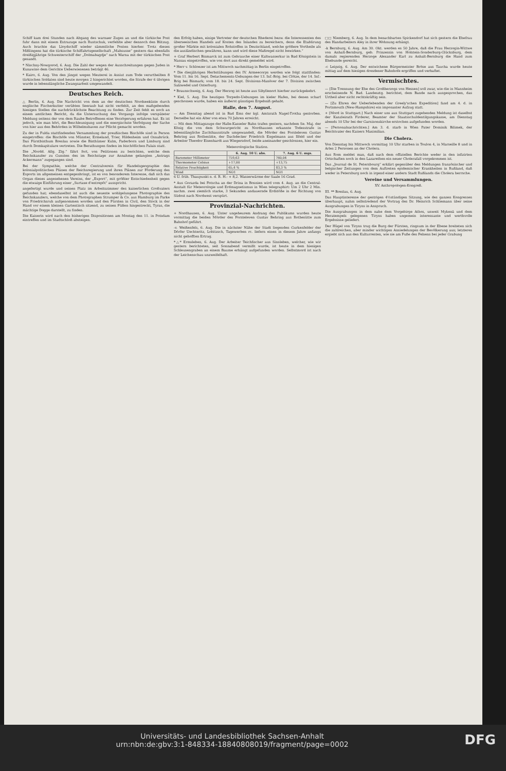Schiff kam drei Stunden nach Abgang des warnaer Zuges an und die türkische Post fuhr dann mit einem Extrazuge nach Rustschuk, verfehlte aber dennoch den Blitzug. Auch brachte das Lloydschiff wieder sämmtliche Posten hierher. Trotz dieses Mißlingens hat die türkische Schiffahrtsgesellschaft „Mahsusse“ gestern das ebenfalls dreißigjährige Schwesterschiff der „Dolmabagdje“ nach Warna mit der türkischen Post gesandt.
* Nischny-Nowgorod, 6. Aug. Die Zahl der wegen der Ausschreitungen gegen Juden in Kunawino dem Gerichte Ueberwiesenen beträgt 46.
* Kairo, 6. Aug. Von den jüngst wegen Meuterei in Assiut zum Tode verurtheilten 8 türkischen Soldaten sind heute morgen 2 hingerichtet worden, die Strafe der 6 übrigen wurde in lebenslängliche Zwangsarbeit umgewandelt.
Deutsches Reich.
△ Berlin, 6. Aug. Die Nachricht von dem an der deutschen Nordseeküste durch englische Fischerkutter verübten Seeraub hat nicht verfehlt, an den maßgebenden hiesigen Stellen die nachdrücklichste Beachtung zu finden. Zur Zeit fehlt es noch an einem amtlichen Bericht, da die Untersuchung des Vorgangs infolge verspäteter Meldung seitens der von dem Raube Betroffenen eine Verzögerung erfahren hat. Es ist jedoch, wie man hört, die Beschleunigung und die energischste Verfolgung der Sache von hier aus den Behörden in Wilhelmshaven zur Pflicht gemacht worden.
Zu der in Fulda stattfindenden Versammlung der preußischen Bischöfe sind in Person eingetroffen: die Bischöfe von Münster, Ermeland, Trier, Hildesheim und Osnabrück. Das Fürstbisthum Breslau sowie die Bisthümer Kulm, Paderborn und Limburg sind durch Domkapitulare vertreten. Die Berathungen finden im bischöflichen Palais statt.
Die „Nordd. Allg. Ztg.“ fährt fort, von Petitionen zu berichten, welche dem Reichskanzler zu Gunsten des im Reichstage zur Annahme gelangten „Antrags Ackermann“ zugegangen sind.
Bei der Sympathie, welche der Centralverein für Handelsgeographie den kolonialpolitischen Plänen der Reichsregierung und ihren Plänen zur Förderung des Exports im allgemeinen entgegenbringt, ist es von besonderem Interesse, daß sich das Organ dieses angesehenen Vereins, der „Export“, mit größter Entschiedenheit gegen die etwaige Einführung einer „Surtaxe d'entrepôt“ ausspricht.
angefertigt wurde und seinen Platz im Arbeitszimmer des kaiserlichen Großvaters gefunden hat; ebendaselbst ist auch die neueste wohlgelungene Photographie des Reichskanzlers, welche von dem Photographen Strumper & Co. aus Hamburg im Parke von Friedrichsruh aufgenommen worden und den Fürsten in Civil, den Stock in der Hand vor einem kleinen Gartentisch sitzend, zu seinen Füßen hingestreckt, Tyras, die mächtige Dogge darstellt, zu finden.
Die Kaiserin wird nach den bisherigen Dispositionen am Montag den 11. in Potsdam eintreffen und im Stadtschloß absteigen.
den Erfolg haben, einige Vertreter der deutschen Rhederei bezw. die Interessenten des überseeischen Handels auf Kosten des Inlandes zu bereichern, denn die Etablirung großer Märkte mit kolonialen Rohstoffen in Deutschland, welche größere Vortheile als die ausländischen gewähren, kann und wird diese Maßregel nicht bewirken.“
+ Graf Herbert Bismarck ist zum Gebrauche einer Kaltwasserkur in Bad Königstein in Nassau eingetroffen, wie von dort aus direkt gemeldet wird.
* Herr v. Schloezer ist am Mittwoch nachmittag in Berlin eingetroffen.
* Die diesjährigen Herbstübungen des IV. Armeecorps werden wie folgt stattfinden: Vom 11. bis 16. Sept. Detachements-Uebungen der 13. Inf.-Brig. bei Clötze, der 14. Inf.-Brig bei Bismark; vom 18. bis 24. Sept. Divisions-Manöver der 7. Division zwischen Salzwedel und Osterburg.
* Braunschweig, 6. Aug. Der Herzog ist heute aus Sibyllenort hierher zurückgekehrt.
* Kiel, 5. Aug. Die heutigen Torpedo-Uebungen im kieler Hafen, bei denen scharf geschossen wurde, haben ein äußerst günstiges Ergebniß gehabt.
Halle, den 7. August.
— Am Dienstag abend ist in Bad Ems der kgl. Amtsrath Nagel-Trotha gestorben. Derselbe hat ein Alter von etwa 70 Jahren erreicht.
— Mit dem Mittagszuge der Halle-Kasseler Bahn trafen gestern, nachdem Se. Maj. der König die von dem Schwurgericht zu Nordhausen erkannte Todesstrafe in lebenslängliche Zuchthausstrafe umgewandelt, die Mörder des Forsteleven Gustav Behring aus Rothesütte, der Dachdecker Friedrich Engelmann aus Ilfeld und der Arbeiter Theodor Eisenhardt aus Wiegersdorf, beide aneinander geschlossen, hier ein.
Meteorologische Station.
| | 6. Aug. 10 U. abs. | 7. Aug. 6 U. mgs. |
| --- | --- | --- |
| Barometer Millimeter | 759,63 | 760,04 |
| Thermometer Celsius | +17,00 | +13,75 |
| Relative Feuchtigkeit | 65,4 % | 83,3 % |
| Wind | NO1 | NO1 |
6 U. früh. Thaupunkt n. d. R. H.: + 8,2. Wasserwärme der Saale 16 Grad.
* Aus Gorazda bei Fotscha an der Drina in Bosnien wird vom 4. Aug. an die Central-Anstalt für Meteorologie und Erdmagnetismus in Wien telegraphirt: Um 2 Uhr 2 Min. nachm. zwei ziemlich starke, 3 Sekunden andauernde Erdstöße in der Richtung von Südost nach Nordwest verspürt.
Provinzial-Nachrichten.
+ Nordhausen, 6. Aug. Unter ungeheurem Andrang des Publikums wurden heute vormittag die beiden Mörder des Forsteleven Gustav Behring aus Rothesütte zum Bahnhof geführt.
-v. Weißenfels, 6. Aug. Die in nächster Nähe der Stadt liegenden Gurkenfelder der Dörfer Uechteritz, Lobitzsch, Tagewerben rc. liefern einen in diesem Jahre anfangs nicht gehofften Ertrag.
*△* Ermsleben, 6. Aug. Der Arbeiter Teichfischer aus Sinsleben, welcher, wie wir gestern berichteten, seit Sonnabend vermißt wurde, ist heute in dem hiesigen Schleusengraben an einem Baume erhängt aufgefunden worden. Selbstmord ist nach der Leichenschau unzweifelhaft.
□□ Niemberg, 6. Aug. In dem benachbarten Spickendorf hat sich gestern die Ehefrau des Handarbeiters Aley in ihrer Wohnung erhängt.
-k Bernburg, 6. Aug. Am 30. Okt. werden es 50 Jahre, daß die Frau Herzogin-Wittwe von Anhalt-Bernburg, geb. Prinzessin von Holstein-Sonderburg-Glücksburg, dem damals regierenden Herzoge Alexander Karl zu Anhalt-Bernburg die Hand zum Ehebunde gereicht.
-c Leipzig, 6. Aug. Der entwichene Bürgermeister Bröse aus Taucha wurde heute mittag auf dem hiesigen dresdener Bahnhofe ergriffen und verhaftet.
Vermischtes.
— [Die Trennung der Ehe des Großherzogs von Hessen] soll zwar, wie die in Mannheim erscheinende N. Bad. Landesztg. berichtet, dem Bande nach ausgesprochen, das Urtheil aber nicht rechtskräftig sein.
— [Zu Ehren der Ueberlebenden der Greely'schen Expedition] fand am 4. d. in Portsmouth (New-Hampshire) ein imposanter Aufzug statt.
+ [Mord in Stuttgart.] Nach einer uns aus Stuttgart zugehenden Meldung ist daselbst der Kanzleirath Firderer, Beamter der Staatsschuldentilgungskasse, am Dienstag abends 10 Uhr bei der Garnisonskirche erstochen aufgefunden worden.
— [Personalnachrichten.] Am 3. d. starb in Wien Pater Dominik Bilimek, der Beichtvater des Kaisers Maximilian.
Die Cholera.
Von Dienstag bis Mittwoch vormittag 10 Uhr starben in Toulon 4, in Marseille 8 und in Arles 2 Personen an der Cholera.
Aus Rom meldet man, daß nach dem offiziellen Berichte weder in den infizirten Ortschaften noch in den Lazarethen ein neuer Cholerafall vorgekommen ist.
Das „Journal de St. Petersbourg“ erklärt gegenüber den Meldungen französischer und belgischer Zeitungen von dem Auftreten epidemischer Krankheiten in Rußland, daß weder in Petersburg noch in irgend einer andern Stadt Rußlands die Cholera herrsche.
Vereine und Versammlungen.
XV. Anthropologen-Kongreß.
III. ** Breslau, 6. Aug.
Das Hauptinteresse der gestrigen 4½stündigen Sitzung, wie des ganzen Kongresses überhaupt, nahm selbstredend der Vortrag des Dr. Heinrich Schliemann über seine Ausgrabungen in Tiryns in Anspruch.
Die Ausgrabungen in dem nahe dem Vorgebirge Athos, unweit Mykenä und dem Heratempels gelegenen Tiryns haben ungemein interessante und werthvolle Ergebnisse geliefert.
Der Hügel von Tiryns trug die Burg der Fürsten, ringsum in der Ebene breiteten sich die zahlreichen, aber minder wichtigen Ansiedelungen der Bevölkerung aus; letzteres ergiebt sich aus den Kulturresten, wie sie am Fuße des Felsens bei jeder Grabung
DFG Universitäts- und Landesbibliothek Sachsen-Anhalt
urn:nbn:de:gbv:3:1-848334-18840808019/fragment/page=0002